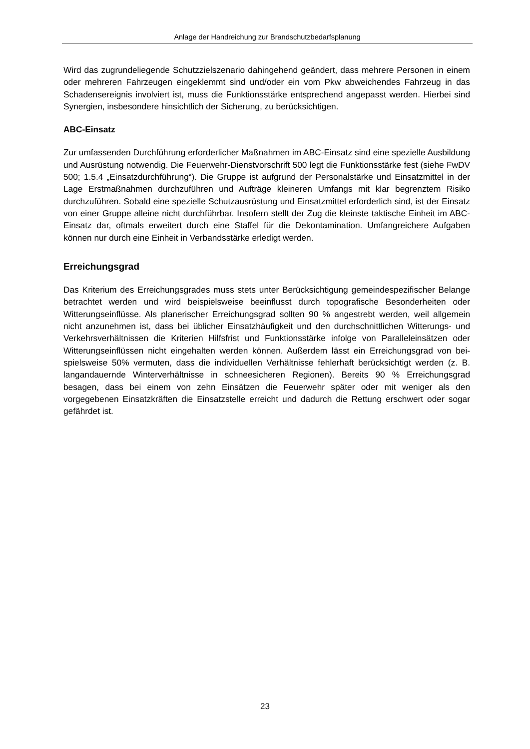Anlage der Handreichung zur Brandschutzbedarfsplanung
Wird das zugrundeliegende Schutzzielszenario dahingehend geändert, dass mehrere Personen in einem oder mehreren Fahrzeugen eingeklemmt sind und/oder ein vom Pkw abweichendes Fahrzeug in das Schadensereignis involviert ist, muss die Funktionsstär­ke entsprechend angepasst werden. Hierbei sind Synergien, insbesondere hinsichtlich der Sicherung, zu berücksichtigen.
ABC-Einsatz
Zur umfassenden Durchführung erforderlicher Maßnahmen im ABC-Einsatz sind eine spezielle Ausbildung und Ausrüstung notwendig. Die Feuerwehr-Dienstvorschrift 500 legt die Funktionsstärke fest (siehe FwDV 500; 1.5.4 „Einsatzdurchführung“). Die Gruppe ist aufgrund der Personalstärke und Einsatzmittel in der Lage Erstmaßnahmen durchzufüh­ren und Aufträge kleineren Umfangs mit klar begrenztem Risiko durchzuführen. Sobald eine spezielle Schutzausrüstung und Einsatzmittel erforderlich sind, ist der Einsatz von einer Gruppe alleine nicht durchführbar. Insofern stellt der Zug die kleinste taktische Ein­heit im ABC-Einsatz dar, oftmals erweitert durch eine Staffel für die Dekontamination. Umfangreichere Aufgaben können nur durch eine Einheit in Verbandsstärke erledigt werden.
Erreichungsgrad
Das Kriterium des Erreichungsgrades muss stets unter Berücksichtigung gemeindespe­zifischer Belange betrachtet werden und wird beispielsweise beeinflusst durch topografi­sche Besonderheiten oder Witterungseinflüsse. Als planerischer Erreichungsgrad sollten 90 % angestrebt werden, weil allgemein nicht anzunehmen ist, dass bei üblicher Ein­satzhäufigkeit und den durchschnittlichen Witterungs- und Verkehrsverhältnissen die Kriterien Hilfsfrist und Funktionsstärke infolge von Paralleleinsätzen oder Witterungsein­flüssen nicht eingehalten werden können. Außerdem lässt ein Erreichungsgrad von bei­spielsweise 50% vermuten, dass die individuellen Verhältnisse fehlerhaft berücksichtigt werden (z. B. langandauernde Winterverhältnisse in schneesicheren Regionen). Bereits 90 % Erreichungsgrad besagen, dass bei einem von zehn Einsätzen die Feuerwehr spä­ter oder mit weniger als den vorgegebenen Einsatzkräften die Einsatzstelle erreicht und dadurch die Rettung erschwert oder sogar gefährdet ist.
23